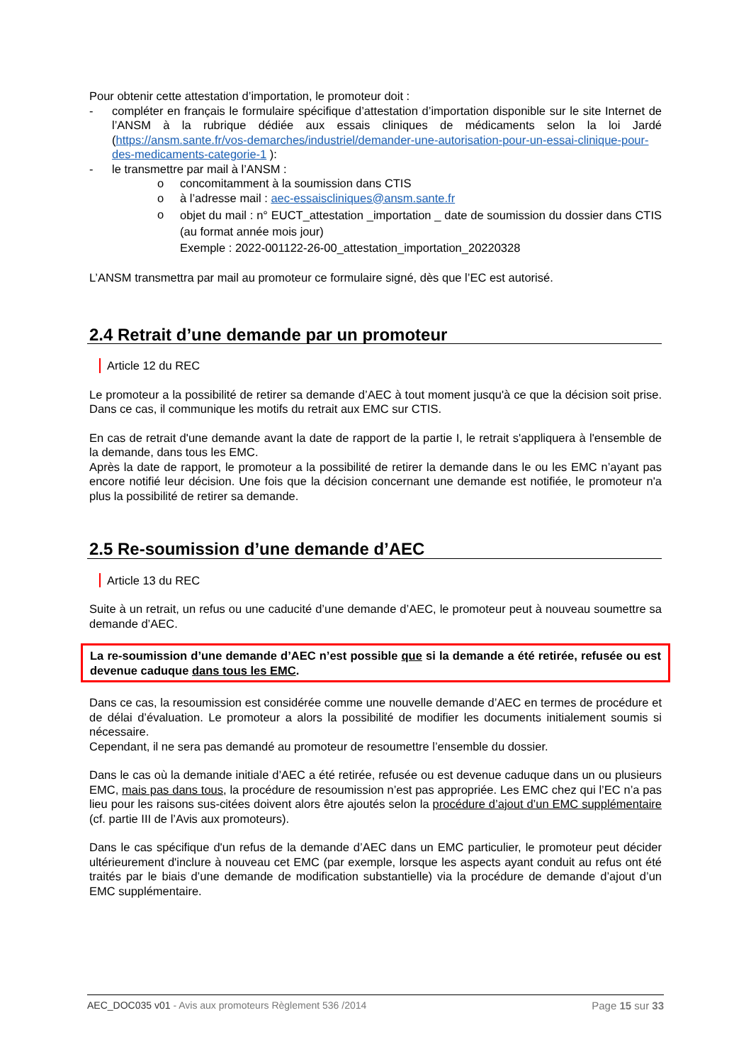Pour obtenir cette attestation d’importation, le promoteur doit :
- compléter en français le formulaire spécifique d’attestation d’importation disponible sur le site Internet de l’ANSM à la rubrique dédiée aux essais cliniques de médicaments selon la loi Jardé (https://ansm.sante.fr/vos-demarches/industriel/demander-une-autorisation-pour-un-essai-clinique-pour-des-medicaments-categorie-1 ):
- le transmettre par mail à l’ANSM :
o concomitamment à la soumission dans CTIS
o à l’adresse mail : aec-essaiscliniques@ansm.sante.fr
o
objet du mail : n° EUCT_attestation _importation _ date de soumission du dossier dans CTIS (au format année mois jour)
Exemple : 2022-001122-26-00_attestation_importation_20220328
L’ANSM transmettra par mail au promoteur ce formulaire signé, dès que l’EC est autorisé.
2.4 Retrait d’une demande par un promoteur
Article 12 du REC
Le promoteur a la possibilité de retirer sa demande d’AEC à tout moment jusqu'à ce que la décision soit prise. Dans ce cas, il communique les motifs du retrait aux EMC sur CTIS.
En cas de retrait d'une demande avant la date de rapport de la partie I, le retrait s'appliquera à l'ensemble de la demande, dans tous les EMC.
Après la date de rapport, le promoteur a la possibilité de retirer la demande dans le ou les EMC n’ayant pas encore notifié leur décision. Une fois que la décision concernant une demande est notifiée, le promoteur n'a plus la possibilité de retirer sa demande.
2.5 Re-soumission d’une demande d’AEC
Article 13 du REC
Suite à un retrait, un refus ou une caducité d’une demande d’AEC, le promoteur peut à nouveau soumettre sa demande d’AEC.
La re-soumission d’une demande d’AEC n’est possible que si la demande a été retirée, refusée ou est devenue caduque dans tous les EMC.
Dans ce cas, la resoumission est considérée comme une nouvelle demande d’AEC en termes de procédure et de délai d’évaluation. Le promoteur a alors la possibilité de modifier les documents initialement soumis si nécessaire.
Cependant, il ne sera pas demandé au promoteur de resoumettre l’ensemble du dossier.
Dans le cas où la demande initiale d’AEC a été retirée, refusée ou est devenue caduque dans un ou plusieurs EMC, mais pas dans tous, la procédure de resoumission n’est pas appropriée. Les EMC chez qui l’EC n’a pas lieu pour les raisons sus-citées doivent alors être ajoutés selon la procédure d’ajout d’un EMC supplémentaire (cf. partie III de l’Avis aux promoteurs).
Dans le cas spécifique d'un refus de la demande d’AEC dans un EMC particulier, le promoteur peut décider ultérieurement d'inclure à nouveau cet EMC (par exemple, lorsque les aspects ayant conduit au refus ont été traités par le biais d’une demande de modification substantielle) via la procédure de demande d’ajout d’un EMC supplémentaire.
AEC_DOC035 v01 - Avis aux promoteurs Règlement 536 /2014 Page 15 sur 33